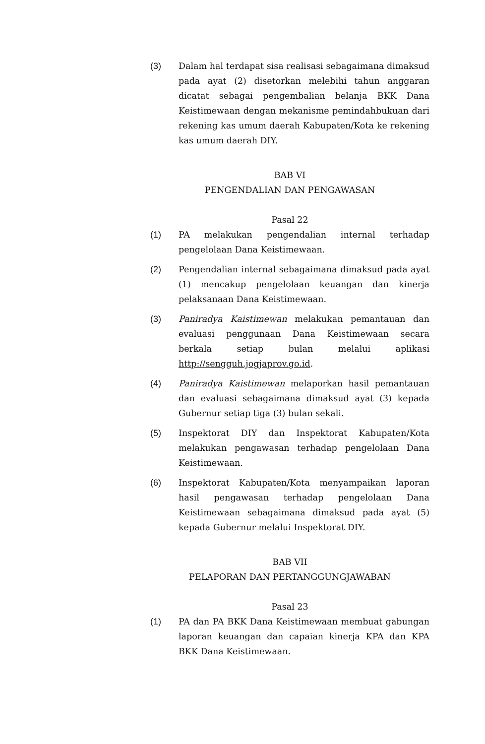(3) Dalam hal terdapat sisa realisasi sebagaimana dimaksud pada ayat (2) disetorkan melebihi tahun anggaran dicatat sebagai pengembalian belanja BKK Dana Keistimewaan dengan mekanisme pemindahbukuan dari rekening kas umum daerah Kabupaten/Kota ke rekening kas umum daerah DIY.
BAB VI
PENGENDALIAN DAN PENGAWASAN
Pasal 22
(1) PA melakukan pengendalian internal terhadap pengelolaan Dana Keistimewaan.
(2) Pengendalian internal sebagaimana dimaksud pada ayat (1) mencakup pengelolaan keuangan dan kinerja pelaksanaan Dana Keistimewaan.
(3) Paniradya Kaistimewan melakukan pemantauan dan evaluasi penggunaan Dana Keistimewaan secara berkala setiap bulan melalui aplikasi http://sengguh.jogjaprov.go.id.
(4) Paniradya Kaistimewan melaporkan hasil pemantauan dan evaluasi sebagaimana dimaksud ayat (3) kepada Gubernur setiap tiga (3) bulan sekali.
(5) Inspektorat DIY dan Inspektorat Kabupaten/Kota melakukan pengawasan terhadap pengelolaan Dana Keistimewaan.
(6) Inspektorat Kabupaten/Kota menyampaikan laporan hasil pengawasan terhadap pengelolaan Dana Keistimewaan sebagaimana dimaksud pada ayat (5) kepada Gubernur melalui Inspektorat DIY.
BAB VII
PELAPORAN DAN PERTANGGUNGJAWABAN
Pasal 23
(1) PA dan PA BKK Dana Keistimewaan membuat gabungan laporan keuangan dan capaian kinerja KPA dan KPA BKK Dana Keistimewaan.